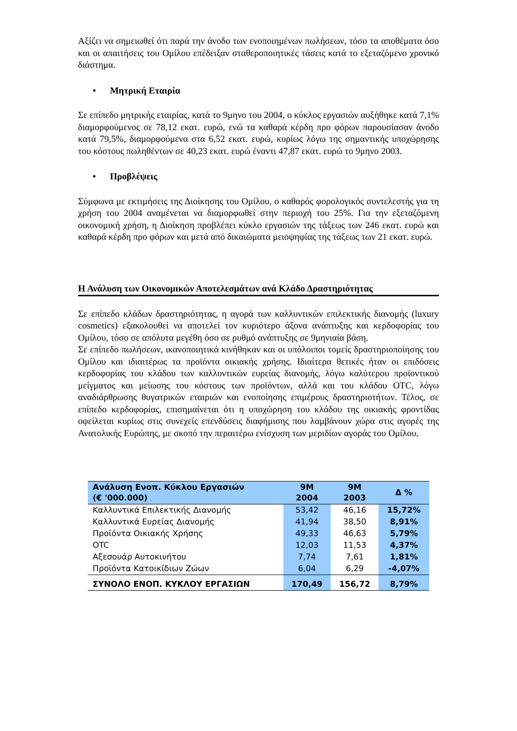Αξίζει να σημειωθεί ότι παρά την άνοδο των ενοποιημένων πωλήσεων, τόσο τα αποθέματα όσο και οι απαιτήσεις του Ομίλου επέδειξαν σταθεροποιητικές τάσεις κατά το εξεταζόμενο χρονικό διάστημα.
• Μητρική Εταιρία
Σε επίπεδο μητρικής εταιρίας, κατά το 9μηνο του 2004, ο κύκλος εργασιών αυξήθηκε κατά 7,1% διαμορφούμενος σε 78,12 εκατ. ευρώ, ενώ τα καθαρά κέρδη προ φόρων παρουσίασαν άνοδο κατά 79,5%, διαμορφούμενα στα 6,52 εκατ. ευρώ, κυρίως λόγω της σημαντικής υποχώρησης του κόστους πωληθέντων σε 40,23 εκατ. ευρώ έναντι 47,87 εκατ. ευρώ το 9μηνο 2003.
• Προβλέψεις
Σύμφωνα με εκτιμήσεις της Διοίκησης του Ομίλου, ο καθαρός φορολογικός συντελεστής για τη χρήση του 2004 αναμένεται να διαμορφωθεί στην περιοχή του 25%. Για την εξεταζόμενη οικονομική χρήση, η Διοίκηση προβλέπει κύκλο εργασιών της τάξεως των 246 εκατ. ευρώ και καθαρά κέρδη προ φόρων και μετά από δικαιώματα μειοψηφίας της τάξεως των 21 εκατ. ευρώ.
Η Ανάλυση των Οικονομικών Αποτελεσμάτων ανά Κλάδο Δραστηριότητας
Σε επίπεδο κλάδων δραστηριότητας, η αγορά των καλλυντικών επιλεκτικής διανομής (luxury cosmetics) εξακολουθεί να αποτελεί τον κυριότερο άξονα ανάπτυξης και κερδοφορίας του Ομίλου, τόσο σε απόλυτα μεγέθη όσο σε ρυθμό ανάπτυξης σε 9μηνιαία βάση.
Σε επίπεδο πωλήσεων, ικανοποιητικά κινήθηκαν και οι υπόλοιποι τομείς δραστηριοποίησης του Ομίλου και ιδιαιτέρως τα προϊόντα οικιακής χρήσης. Ιδιαίτερα θετικές ήταν οι επιδόσεις κερδοφορίας του κλάδου των καλλυντικών ευρείας διανομής, λόγω καλύτερου προϊοντικού μείγματος και μείωσης του κόστους των προϊόντων, αλλά και του κλάδου OTC, λόγω αναδιάρθρωσης θυγατρικών εταιριών και ενοποίησης επιμέρους δραστηριοτήτων. Τέλος, σε επίπεδο κερδοφορίας, επισημαίνεται ότι η υποχώρηση του κλάδου της οικιακής φροντίδας οφείλεται κυρίως στις συνεχείς επενδύσεις διαφήμισης που λαμβάνουν χώρα στις αγορές της Ανατολικής Ευρώπης, με σκοπό την περαιτέρω ενίσχυση των μεριδίων αγοράς του Ομίλου.
| Ανάλυση Ενοπ. Κύκλου Εργασιών (€ '000.000) | 9M 2004 | 9M 2003 | Δ % |
| --- | --- | --- | --- |
| Καλλυντικά Επιλεκτικής Διανομής | 53,42 | 46,16 | 15,72% |
| Καλλυντικά Ευρείας Διανομής | 41,94 | 38,50 | 8,91% |
| Προϊόντα Οικιακής Χρήσης | 49,33 | 46,63 | 5,79% |
| OTC | 12,03 | 11,53 | 4,37% |
| Αξεσουάρ Αυτοκινήτου | 7,74 | 7,61 | 1,81% |
| Προϊόντα Κατοικίδιων Ζώων | 6,04 | 6,29 | -4,07% |
| ΣΥΝΟΛΟ ΕΝΟΠ. ΚΥΚΛΟΥ ΕΡΓΑΣΙΩΝ | 170,49 | 156,72 | 8,79% |